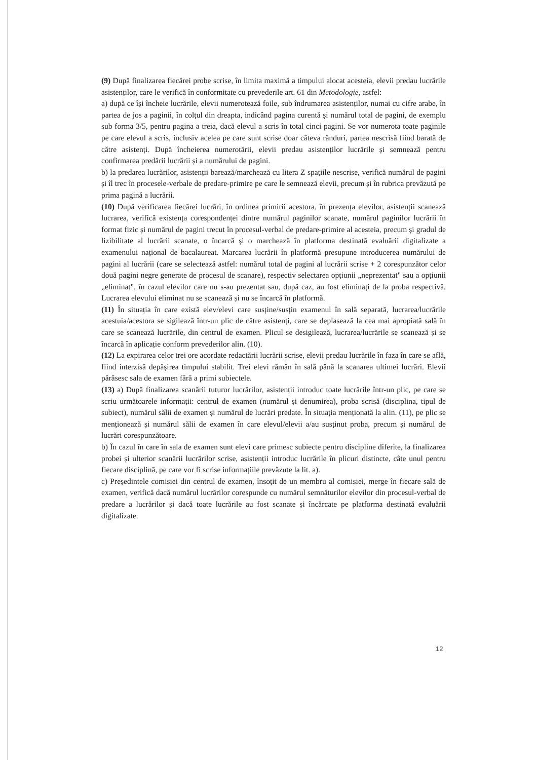(9) După finalizarea fiecărei probe scrise, în limita maximă a timpului alocat acesteia, elevii predau lucrările asistenților, care le verifică în conformitate cu prevederile art. 61 din Metodologie, astfel:
a) după ce își încheie lucrările, elevii numerotează foile, sub îndrumarea asistenților, numai cu cifre arabe, în partea de jos a paginii, în colțul din dreapta, indicând pagina curentă și numărul total de pagini, de exemplu sub forma 3/5, pentru pagina a treia, dacă elevul a scris în total cinci pagini. Se vor numerota toate paginile pe care elevul a scris, inclusiv acelea pe care sunt scrise doar câteva rânduri, partea nescrisă fiind barată de către asistenți. După încheierea numerotării, elevii predau asistenților lucrările și semnează pentru confirmarea predării lucrării și a numărului de pagini.
b) la predarea lucrărilor, asistenții barează/marchează cu litera Z spațiile nescrise, verifică numărul de pagini și îl trec în procesele-verbale de predare-primire pe care le semnează elevii, precum și în rubrica prevăzută pe prima pagină a lucrării.
(10) După verificarea fiecărei lucrări, în ordinea primirii acestora, în prezența elevilor, asistenții scanează lucrarea, verifică existența corespondenței dintre numărul paginilor scanate, numărul paginilor lucrării în format fizic și numărul de pagini trecut în procesul-verbal de predare-primire al acesteia, precum și gradul de lizibilitate al lucrării scanate, o încarcă și o marchează în platforma destinată evaluării digitalizate a examenului național de bacalaureat. Marcarea lucrării în platformă presupune introducerea numărului de pagini al lucrării (care se selectează astfel: numărul total de pagini al lucrării scrise + 2 corespunzător celor două pagini negre generate de procesul de scanare), respectiv selectarea opțiunii „neprezentat" sau a opțiunii „eliminat", în cazul elevilor care nu s-au prezentat sau, după caz, au fost eliminați de la proba respectivă. Lucrarea elevului eliminat nu se scanează și nu se încarcă în platformă.
(11) În situația în care există elev/elevi care susține/susțin examenul în sală separată, lucrarea/lucrările acestuia/acestora se sigilează într-un plic de către asistenți, care se deplasează la cea mai apropiată sală în care se scanează lucrările, din centrul de examen. Plicul se desigilează, lucrarea/lucrările se scanează și se încarcă în aplicație conform prevederilor alin. (10).
(12) La expirarea celor trei ore acordate redactării lucrării scrise, elevii predau lucrările în faza în care se află, fiind interzisă depășirea timpului stabilit. Trei elevi rămân în sală până la scanarea ultimei lucrări. Elevii părăsesc sala de examen fără a primi subiectele.
(13) a) După finalizarea scanării tuturor lucrărilor, asistenții introduc toate lucrările într-un plic, pe care se scriu următoarele informații: centrul de examen (numărul și denumirea), proba scrisă (disciplina, tipul de subiect), numărul sălii de examen și numărul de lucrări predate. În situația menționată la alin. (11), pe plic se menționează și numărul sălii de examen în care elevul/elevii a/au susținut proba, precum și numărul de lucrări corespunzătoare.
b) În cazul în care în sala de examen sunt elevi care primesc subiecte pentru discipline diferite, la finalizarea probei și ulterior scanării lucrărilor scrise, asistenții introduc lucrările în plicuri distincte, câte unul pentru fiecare disciplină, pe care vor fi scrise informațiile prevăzute la lit. a).
c) Președintele comisiei din centrul de examen, însoțit de un membru al comisiei, merge în fiecare sală de examen, verifică dacă numărul lucrărilor corespunde cu numărul semnăturilor elevilor din procesul-verbal de predare a lucrărilor și dacă toate lucrările au fost scanate și încărcate pe platforma destinată evaluării digitalizate.
12